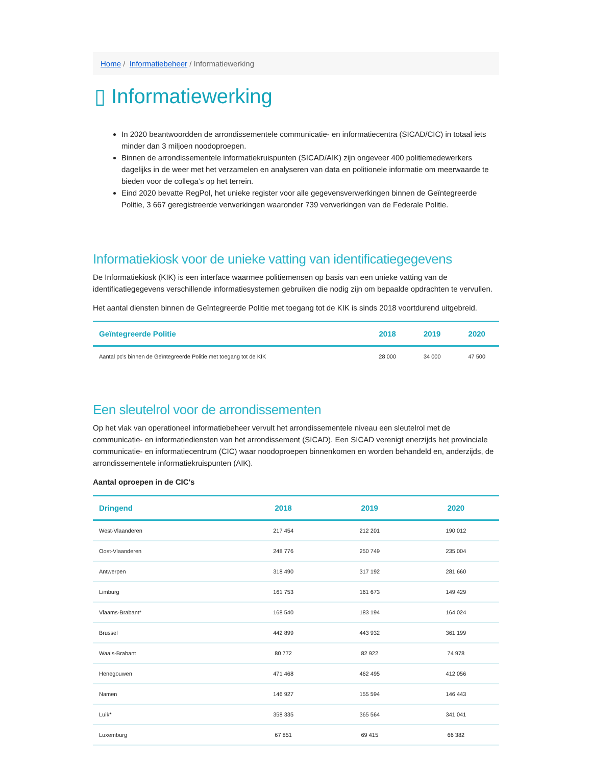Home / Informatiebeheer / Informatiewerking
▯ Informatiewerking
In 2020 beantwoordden de arrondissementele communicatie- en informatiecentra (SICAD/CIC) in totaal iets minder dan 3 miljoen noodoproepen.
Binnen de arrondissementele informatiekruispunten (SICAD/AIK) zijn ongeveer 400 politiemedewerkers dagelijks in de weer met het verzamelen en analyseren van data en politionele informatie om meerwaarde te bieden voor de collega’s op het terrein.
Eind 2020 bevatte RegPol, het unieke register voor alle gegevensverwerkingen binnen de Geïntegreerde Politie, 3 667 geregistreerde verwerkingen waaronder 739 verwerkingen van de Federale Politie.
Informatiekiosk voor de unieke vatting van identificatiegegevens
De Informatiekiosk (KIK) is een interface waarmee politiemensen op basis van een unieke vatting van de identificatiegegevens verschillende informatiesystemen gebruiken die nodig zijn om bepaalde opdrachten te vervullen.
Het aantal diensten binnen de Geïntegreerde Politie met toegang tot de KIK is sinds 2018 voortdurend uitgebreid.
| Geïntegreerde Politie | 2018 | 2019 | 2020 |
| --- | --- | --- | --- |
| Aantal pc's binnen de Geïntegreerde Politie met toegang tot de KIK | 28 000 | 34 000 | 47 500 |
Een sleutelrol voor de arrondissementen
Op het vlak van operationeel informatiebeheer vervult het arrondissementele niveau een sleutelrol met de communicatie- en informatiediensten van het arrondissement (SICAD). Een SICAD verenigt enerzijds het provinciale communicatie- en informatiecentrum (CIC) waar noodoproepen binnenkomen en worden behandeld en, anderzijds, de arrondissementele informatiekruispunten (AIK).
Aantal oproepen in de CIC's
| Dringend | 2018 | 2019 | 2020 |
| --- | --- | --- | --- |
| West-Vlaanderen | 217 454 | 212 201 | 190 012 |
| Oost-Vlaanderen | 248 776 | 250 749 | 235 004 |
| Antwerpen | 318 490 | 317 192 | 281 660 |
| Limburg | 161 753 | 161 673 | 149 429 |
| Vlaams-Brabant* | 168 540 | 183 194 | 164 024 |
| Brussel | 442 899 | 443 932 | 361 199 |
| Waals-Brabant | 80 772 | 82 922 | 74 978 |
| Henegouwen | 471 468 | 462 495 | 412 056 |
| Namen | 146 927 | 155 594 | 146 443 |
| Luik* | 358 335 | 365 564 | 341 041 |
| Luxemburg | 67 851 | 69 415 | 66 382 |